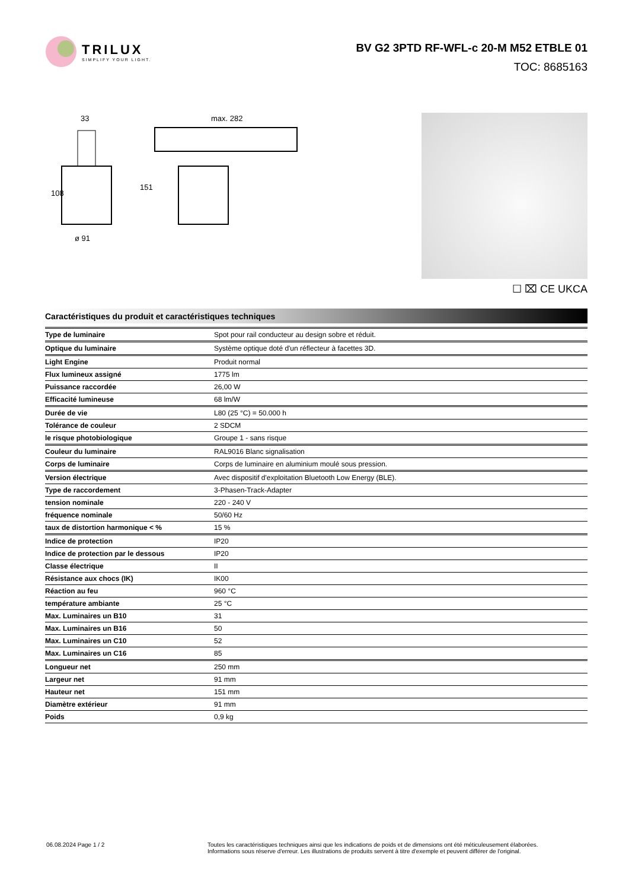TRILUX
SIMPLIFY YOUR LIGHT.
BV G2 3PTD RF-WFL-c 20-M M52 ETBLE 01
TOC: 8685163
33
108
ø 91
max. 282
151
☐ ⌧ CE UKCA
Caractéristiques du produit et caractéristiques techniques
| Type de luminaire | Spot pour rail conducteur au design sobre et réduit. |
| Optique du luminaire | Système optique doté d'un réflecteur à facettes 3D. |
| Light Engine | Produit normal |
| Flux lumineux assigné | 1775 lm |
| Puissance raccordée | 26,00 W |
| Efficacité lumineuse | 68 lm/W |
| Durée de vie | L80 (25 °C) = 50.000 h |
| Tolérance de couleur | 2 SDCM |
| le risque photobiologique | Groupe 1 - sans risque |
| Couleur du luminaire | RAL9016 Blanc signalisation |
| Corps de luminaire | Corps de luminaire en aluminium moulé sous pression. |
| Version électrique | Avec dispositif d'exploitation Bluetooth Low Energy (BLE). |
| Type de raccordement | 3-Phasen-Track-Adapter |
| tension nominale | 220 - 240 V |
| fréquence nominale | 50/60 Hz |
| taux de distortion harmonique < % | 15 % |
| Indice de protection | IP20 |
| Indice de protection par le dessous | IP20 |
| Classe électrique | II |
| Résistance aux chocs (IK) | IK00 |
| Réaction au feu | 960 °C |
| température ambiante | 25 °C |
| Max. Luminaires un B10 | 31 |
| Max. Luminaires un B16 | 50 |
| Max. Luminaires un C10 | 52 |
| Max. Luminaires un C16 | 85 |
| Longueur net | 250 mm |
| Largeur net | 91 mm |
| Hauteur net | 151 mm |
| Diamètre extérieur | 91 mm |
| Poids | 0,9 kg |
06.08.2024 Page 1 / 2 Toutes les caractéristiques techniques ainsi que les indications de poids et de dimensions ont été méticuleusement élaborées.
Informations sous réserve d'erreur. Les illustrations de produits servent à titre d'exemple et peuvent différer de l'original.